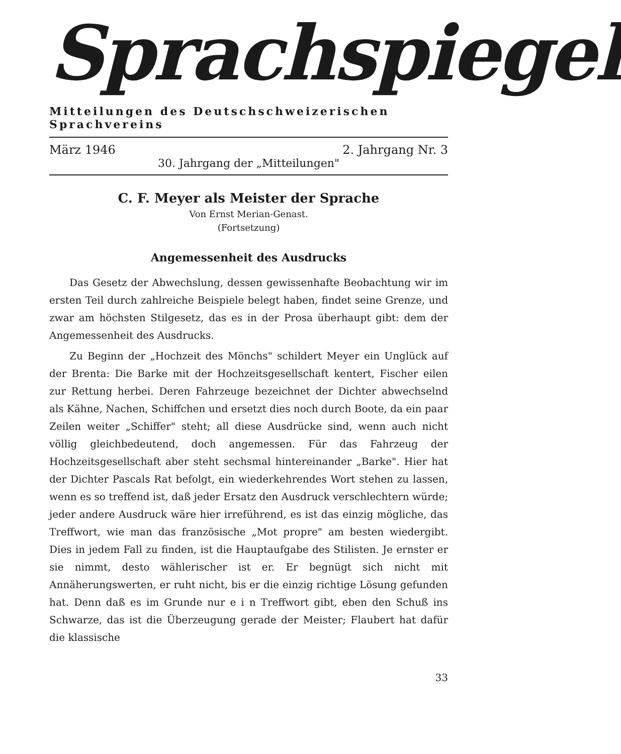Sprachspiegel
Mitteilungen des Deutschschweizerischen Sprachvereins
März 1946 2. Jahrgang Nr. 3
30. Jahrgang der „Mitteilungen"
C. F. Meyer als Meister der Sprache
Von Ernst Merian-Genast.
(Fortsetzung)
Angemessenheit des Ausdrucks
Das Gesetz der Abwechslung, dessen gewissenhafte Beobachtung wir im ersten Teil durch zahlreiche Beispiele belegt haben, findet seine Grenze, und zwar am höchsten Stilgesetz, das es in der Prosa überhaupt gibt: dem der Angemessenheit des Ausdrucks.
Zu Beginn der „Hochzeit des Mönchs" schildert Meyer ein Unglück auf der Brenta: Die Barke mit der Hochzeitsgesellschaft kentert, Fischer eilen zur Rettung herbei. Deren Fahrzeuge bezeichnet der Dichter abwechselnd als Kähne, Nachen, Schiffchen und ersetzt dies noch durch Boote, da ein paar Zeilen weiter „Schiffer" steht; all diese Ausdrücke sind, wenn auch nicht völlig gleichbedeutend, doch angemessen. Für das Fahrzeug der Hochzeitsgesellschaft aber steht sechsmal hintereinander „Barke". Hier hat der Dichter Pascals Rat befolgt, ein wiederkehrendes Wort stehen zu lassen, wenn es so treffend ist, daß jeder Ersatz den Ausdruck verschlechtern würde; jeder andere Ausdruck wäre hier irreführend, es ist das einzig mögliche, das Treffwort, wie man das französische „Mot propre" am besten wiedergibt. Dies in jedem Fall zu finden, ist die Hauptaufgabe des Stilisten. Je ernster er sie nimmt, desto wählerischer ist er. Er begnügt sich nicht mit Annäherungswerten, er ruht nicht, bis er die einzig richtige Lösung gefunden hat. Denn daß es im Grunde nur e i n Treffwort gibt, eben den Schuß ins Schwarze, das ist die Überzeugung gerade der Meister; Flaubert hat dafür die klassische
33